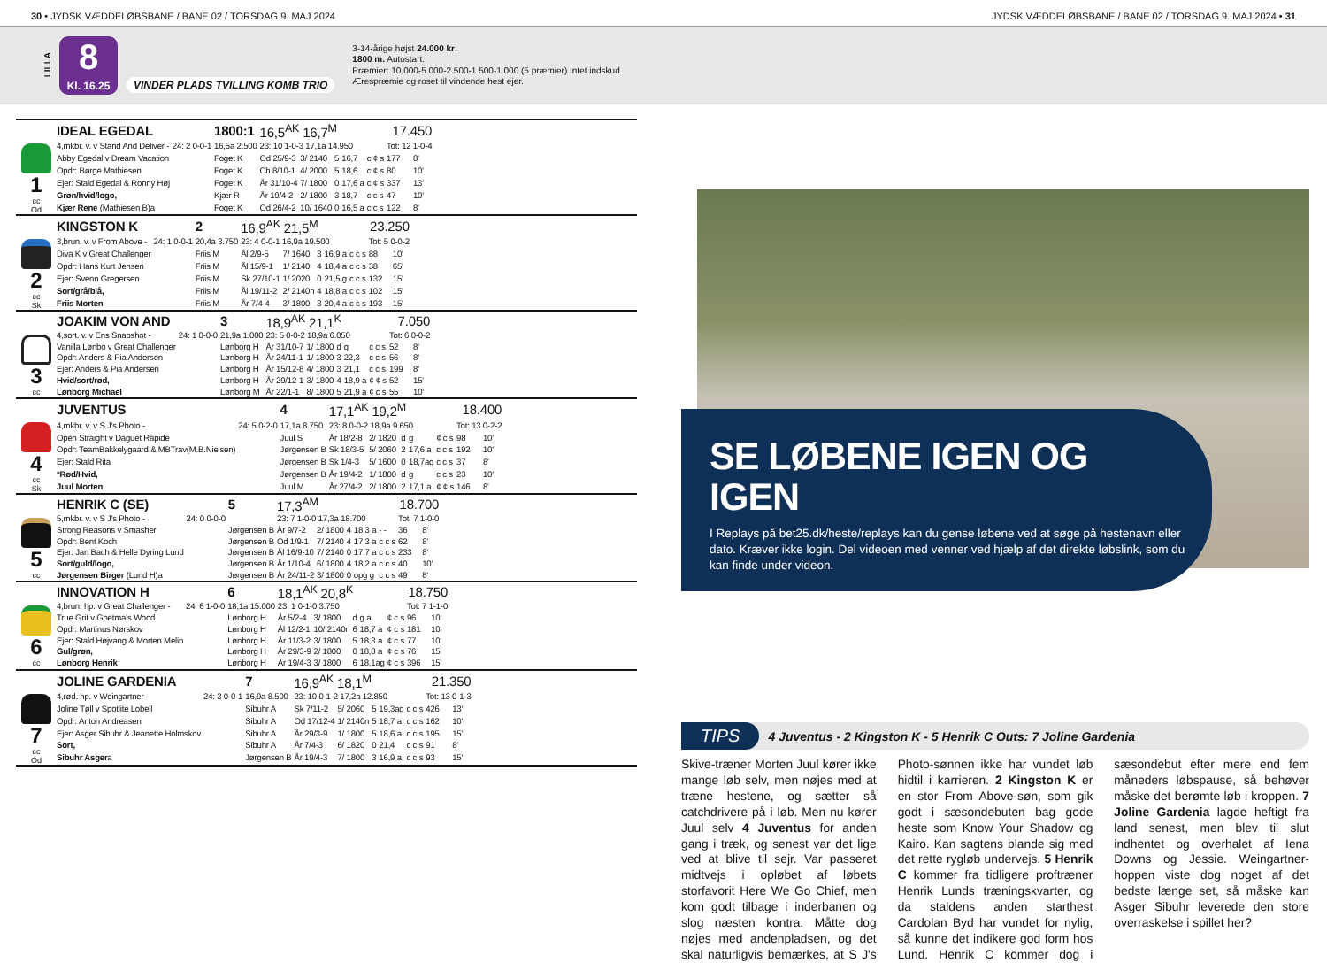30 • JYDSK VÆDDELØBSBANE / BANE 02 / TORSDAG 9. MAJ 2024
JYDSK VÆDDELØBSBANE / BANE 02 / TORSDAG 9. MAJ 2024 • 31
LILLA
8
Kl. 16.25
VINDER PLADS TVILLING KOMB TRIO
3-14-årige højst 24.000 kr.
1800 m. Autostart.
Præmier: 10.000-5.000-2.500-1.500-1.000 (5 præmier) Intet indskud.
Ærespræmie og roset til vindende hest ejer.
1
cc
Od
| IDEAL EGEDAL | | 1800:1 | 16,5<sup>AK</sup> 16,7<sup>M</sup> | | | 17.450 | | | |
| 4,mkbr. v. v Stand And Deliver - | 24: 2 0-0-1 | 16,5a 2.500 | 23: 10 1-0-3 17,1a 14.950 | | | | | Tot: 12 1-0-4 | |
| Abby Egedal v Dream Vacation | | Foget K | Od 25/9-3 | 3/ 2140 | 5 | 16,7 | c ¢ s | 177 | 8' |
| Opdr: Børge Mathiesen | | Foget K | Ch 8/10-1 | 4/ 2000 | 5 | 18,6 | c ¢ s | 80 | 10' |
| Ejer: Stald Egedal & Ronny Høj | | Foget K | År 31/10-4 | 7/ 1800 | 0 | 17,6 a | c ¢ s | 337 | 13' |
| Grøn/hvid/logo, | | Kjær R | År 19/4-2 | 2/ 1800 | 3 | 18,7 | c c s | 47 | 10' |
| Kjær Rene (Mathiesen B)a | | Foget K | Od 26/4-2 | 10/ 1640 | 0 | 16,5 a | c c s | 122 | 8' |
2
cc
Sk
| KINGSTON K | | 2 | 16,9<sup>AK</sup> 21,5<sup>M</sup> | | | 23.250 | | | |
| 3,brun. v. v From Above - | 24: 1 0-0-1 | 20,4a 3.750 | 23: 4 0-0-1 16,9a 19.500 | | | | | Tot: 5 0-0-2 | |
| Diva K v Great Challenger | | Friis M | Ål 2/9-5 | 7/ 1640 | 3 | 16,9 a | c c s | 88 | 10' |
| Opdr: Hans Kurt Jensen | | Friis M | Ål 15/9-1 | 1/ 2140 | 4 | 18,4 a | c c s | 38 | 65' |
| Ejer: Svenn Gregersen | | Friis M | Sk 27/10-1 | 1/ 2020 | 0 | 21,5 g | c c s | 132 | 15' |
| Sort/grå/blå, | | Friis M | Ål 19/11-2 | 2/ 2140n | 4 | 18,8 a | c c s | 102 | 15' |
| Friis Morten | | Friis M | År 7/4-4 | 3/ 1800 | 3 | 20,4 a | c c s | 193 | 15' |
3
cc
| JOAKIM VON AND | | 3 | 18,9<sup>AK</sup> 21,1<sup>K</sup> | | | 7.050 | | | |
| 4,sort. v. v Ens Snapshot - | 24: 1 0-0-0 | 21,9a 1.000 | 23: 5 0-0-2 18,9a 6.050 | | | | | Tot: 6 0-0-2 | |
| Vanilla Lønbo v Great Challenger | | Lønborg H | År 31/10-7 | 1/ 1800 | d | g | c c s | 52 | 8' |
| Opdr: Anders & Pia Andersen | | Lønborg H | År 24/11-1 | 1/ 1800 | 3 | 22,3 | c c s | 56 | 8' |
| Ejer: Anders & Pia Andersen | | Lønborg H | År 15/12-8 | 4/ 1800 | 3 | 21,1 | c c s | 199 | 8' |
| Hvid/sort/rød, | | Lønborg H | År 29/12-1 | 3/ 1800 | 4 | 18,9 a | ¢ ¢ s | 52 | 15' |
| Lønborg Michael | | Lønborg M | År 22/1-1 | 8/ 1800 | 5 | 21,9 a | ¢ c s | 55 | 10' |
4
cc
Sk
| JUVENTUS | | 4 | 17,1<sup>AK</sup> 19,2<sup>M</sup> | | | 18.400 | | | |
| 4,mkbr. v. v S J's Photo - | 24: 5 0-2-0 | 17,1a 8.750 | 23: 8 0-0-2 18,9a 9.650 | | | | | Tot: 13 0-2-2 | |
| Open Straight v Daguet Rapide | | Juul S | År 18/2-8 | 2/ 1820 | d | g | ¢ c s | 98 | 10' |
| Opdr: TeamBakkelygaard & MBTrav(M.B.Nielsen) | | Jørgensen B | Sk 18/3-5 | 5/ 2060 | 2 | 17,6 a | c c s | 192 | 10' |
| Ejer: Stald Rita | | Jørgensen B | Sk 1/4-3 | 5/ 1600 | 0 | 18,7ag | c c s | 37 | 8' |
| *Rød/Hvid, | | Jørgensen B | År 19/4-2 | 1/ 1800 | d | g | c c s | 23 | 10' |
| Juul Morten | | Juul M | År 27/4-2 | 2/ 1800 | 2 | 17,1 a | ¢ ¢ s | 146 | 8' |
5
cc
| HENRIK C (SE) | | 5 | 17,3<sup>AM</sup> | | | 18.700 | | | |
| 5,mkbr. v. v S J's Photo - | 24: 0 0-0-0 | | 23: 7 1-0-0 17,3a 18.700 | | | | | Tot: 7 1-0-0 | |
| Strong Reasons v Smasher | | Jørgensen B | År 9/7-2 | 2/ 1800 | 4 | 18,3 a | - - | 36 | 8' |
| Opdr: Bent Koch | | Jørgensen B | Od 1/9-1 | 7/ 2140 | 4 | 17,3 a | c c s | 62 | 8' |
| Ejer: Jan Bach & Helle Dyring Lund | | Jørgensen B | Ål 16/9-10 | 7/ 2140 | 0 | 17,7 a | c c s | 233 | 8' |
| Sort/guld/logo, | | Jørgensen B | År 1/10-4 | 6/ 1800 | 4 | 18,2 a | c c s | 40 | 10' |
| Jørgensen Birger (Lund H)a | | Jørgensen B | År 24/11-2 | 3/ 1800 | 0 | opg g | c c s | 49 | 8' |
6
cc
| INNOVATION H | | 6 | 18,1<sup>AK</sup> 20,8<sup>K</sup> | | | 18.750 | | | |
| 4,brun. hp. v Great Challenger - | 24: 6 1-0-0 | 18,1a 15.000 | 23: 1 0-1-0 3.750 | | | | | Tot: 7 1-1-0 | |
| True Grit v Goetmals Wood | | Lønborg H | År 5/2-4 | 3/ 1800 | d | g a | ¢ c s | 96 | 10' |
| Opdr: Martinus Nørskov | | Lønborg H | Ål 12/2-1 | 10/ 2140n | 6 | 18,7 a | ¢ c s | 181 | 10' |
| Ejer: Stald Højvang & Morten Melin | | Lønborg H | År 11/3-2 | 3/ 1800 | 5 | 18,3 a | ¢ c s | 77 | 10' |
| Gul/grøn, | | Lønborg H | År 29/3-9 | 2/ 1800 | 0 | 18,8 a | ¢ c s | 76 | 15' |
| Lønborg Henrik | | Lønborg H | År 19/4-3 | 3/ 1800 | 6 | 18,1ag | ¢ c s | 396 | 15' |
7
cc
Od
| JOLINE GARDENIA | | 7 | 16,9<sup>AK</sup> 18,1<sup>M</sup> | | | 21.350 | | | |
| 4,rød. hp. v Weingartner - | 24: 3 0-0-1 | 16,9a 8.500 | 23: 10 0-1-2 17,2a 12.850 | | | | | Tot: 13 0-1-3 | |
| Joline Tøll v Spotlite Lobell | | Sibuhr A | Sk 7/11-2 | 5/ 2060 | 5 | 19,3ag | c c s | 426 | 13' |
| Opdr: Anton Andreasen | | Sibuhr A | Od 17/12-4 | 1/ 2140n | 5 | 18,7 a | c c s | 162 | 10' |
| Ejer: Asger Sibuhr & Jeanette Holmskov | | Sibuhr A | År 29/3-9 | 1/ 1800 | 5 | 18,6 a | c c s | 195 | 15' |
| Sort, | | Sibuhr A | År 7/4-3 | 6/ 1820 | 0 | 21,4 | c c s | 91 | 8' |
| Sibuhr Asger a | | Jørgensen B | År 19/4-3 | 7/ 1800 | 3 | 16,9 a | c c s | 93 | 15' |
SE LØBENE IGEN OG IGEN
I Replays på bet25.dk/heste/replays kan du gense løbene ved at søge på hestenavn eller dato. Kræver ikke login. Del videoen med venner ved hjælp af det direkte løbslink, som du kan finde under videon.
TIPS 4 Juventus - 2 Kingston K - 5 Henrik C Outs: 7 Joline Gardenia
Skive-træner Morten Juul kører ikke mange løb selv, men nøjes med at træne hestene, og sætter så catchdrivere på i løb. Men nu kører Juul selv 4 Juventus for anden gang i træk, og senest var det lige ved at blive til sejr. Var passeret midtvejs i opløbet af løbets storfavorit Here We Go Chief, men kom godt tilbage i inderbanen og slog næsten kontra. Måtte dog nøjes med andenpladsen, og det skal naturligvis bemærkes, at S J's Photo-sønnen ikke har vundet løb hidtil i karrieren. 2 Kingston K er en stor From Above-søn, som gik godt i sæsondebuten bag gode heste som Know Your Shadow og Kairo. Kan sagtens blande sig med det rette rygløb undervejs. 5 Henrik C kommer fra tidligere proftræner Henrik Lunds træningskvarter, og da staldens anden starthest Cardolan Byd har vundet for nylig, så kunne det indikere god form hos Lund. Henrik C kommer dog i sæsondebut efter mere end fem måneders løbspause, så behøver måske det berømte løb i kroppen. 7 Joline Gardenia lagde heftigt fra land senest, men blev til slut indhentet og overhalet af Iena Downs og Jessie. Weingartner-hoppen viste dog noget af det bedste længe set, så måske kan Asger Sibuhr leverede den store overraskelse i spillet her?